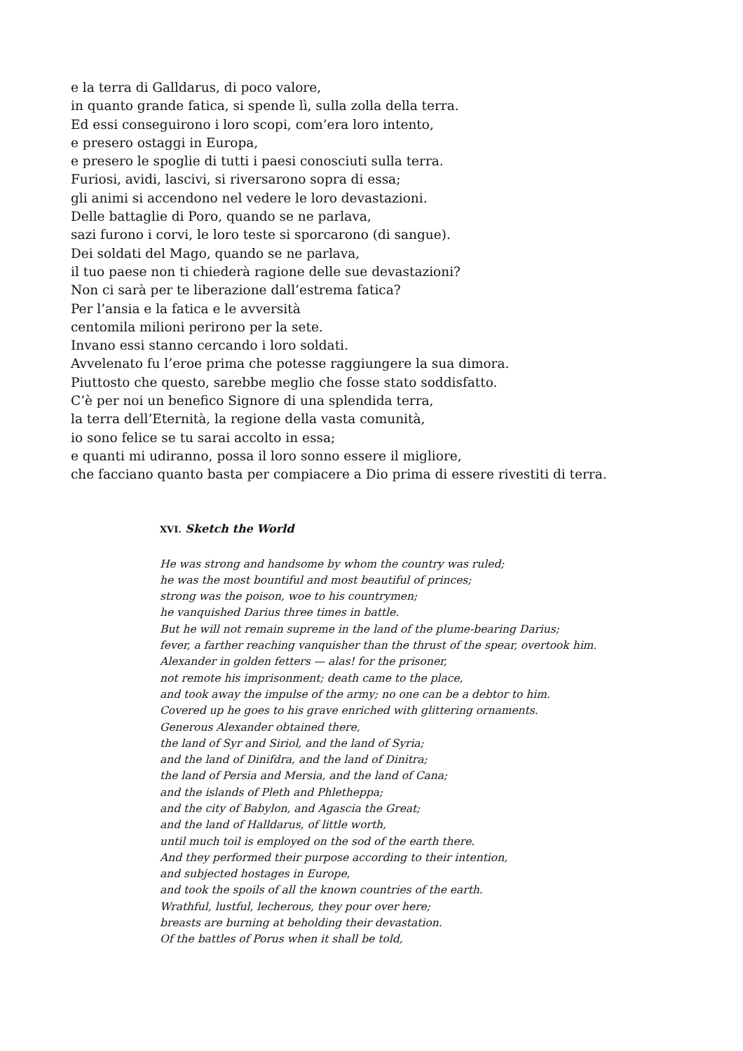e la terra di Galldarus, di poco valore,
in quanto grande fatica, si spende lì, sulla zolla della terra.
Ed essi conseguirono i loro scopi, com’era loro intento,
e presero ostaggi in Europa,
e presero le spoglie di tutti i paesi conosciuti sulla terra.
Furiosi, avidi, lascivi, si riversarono sopra di essa;
gli animi si accendono nel vedere le loro devastazioni.
Delle battaglie di Poro, quando se ne parlava,
sazi furono i corvi, le loro teste si sporcarono (di sangue).
Dei soldati del Mago, quando se ne parlava,
il tuo paese non ti chiederà ragione delle sue devastazioni?
Non ci sarà per te liberazione dall’estrema fatica?
Per l’ansia e la fatica e le avversità
centomila milioni perirono per la sete.
Invano essi stanno cercando i loro soldati.
Avvelenato fu l’eroe prima che potesse raggiungere la sua dimora.
Piuttosto che questo, sarebbe meglio che fosse stato soddisfatto.
C’è per noi un benefico Signore di una splendida terra,
la terra dell’Eternità, la regione della vasta comunità,
io sono felice se tu sarai accolto in essa;
e quanti mi udiranno, possa il loro sonno essere il migliore,
che facciano quanto basta per compiacere a Dio prima di essere rivestiti di terra.
XVI. Sketch the World
He was strong and handsome by whom the country was ruled;
he was the most bountiful and most beautiful of princes;
strong was the poison, woe to his countrymen;
he vanquished Darius three times in battle.
But he will not remain supreme in the land of the plume-bearing Darius;
fever, a farther reaching vanquisher than the thrust of the spear, overtook him.
Alexander in golden fetters — alas! for the prisoner,
not remote his imprisonment; death came to the place,
and took away the impulse of the army; no one can be a debtor to him.
Covered up he goes to his grave enriched with glittering ornaments.
Generous Alexander obtained there,
the land of Syr and Siriol, and the land of Syria;
and the land of Dinifdra, and the land of Dinitra;
the land of Persia and Mersia, and the land of Cana;
and the islands of Pleth and Phletheppa;
and the city of Babylon, and Agascia the Great;
and the land of Halldarus, of little worth,
until much toil is employed on the sod of the earth there.
And they performed their purpose according to their intention,
and subjected hostages in Europe,
and took the spoils of all the known countries of the earth.
Wrathful, lustful, lecherous, they pour over here;
breasts are burning at beholding their devastation.
Of the battles of Porus when it shall be told,